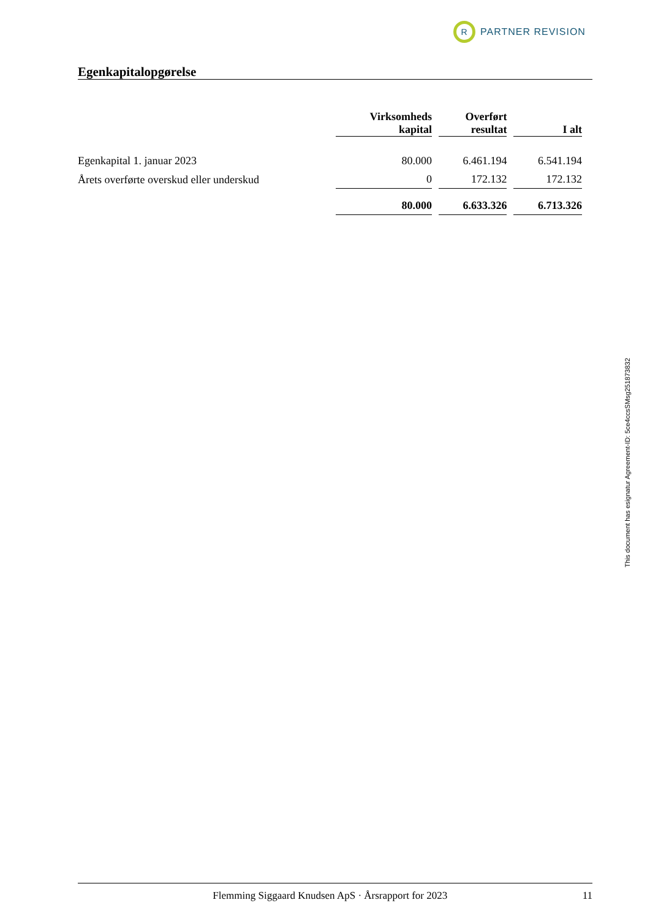R
PARTNER REVISION
Egenkapitalopgørelse
| | Virksomheds kapital | Overført resultat | I alt |
| --- | --- | --- | --- |
| Egenkapital 1. januar 2023 | 80.000 | 6.461.194 | 6.541.194 |
| Årets overførte overskud eller underskud | 0 | 172.132 | 172.132 |
| | 80.000 | 6.633.326 | 6.713.326 |
This document has esignatur Agreement-ID: 5ce4ccsSMsg251873832
Flemming Siggaard Knudsen ApS · Årsrapport for 2023 11